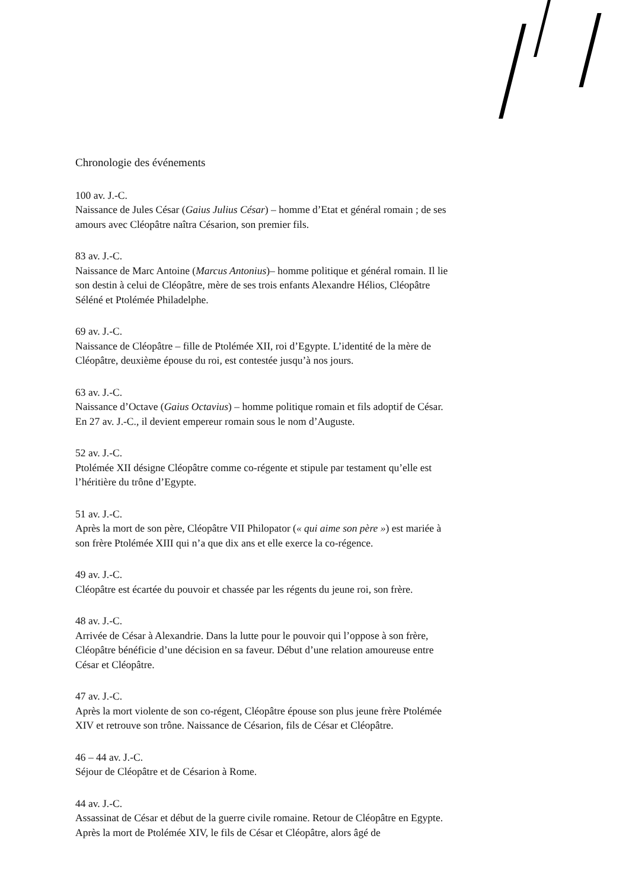Chronologie des événements
100 av. J.-C.
Naissance de Jules César (Gaius Julius César) – homme d’Etat et général romain ; de ses amours avec Cléopâtre naîtra Césarion, son premier fils.
83 av. J.-C.
Naissance de Marc Antoine (Marcus Antonius)– homme politique et général romain. Il lie son destin à celui de Cléopâtre, mère de ses trois enfants Alexandre Hélios, Cléopâtre Séléné et Ptolémée Philadelphe.
69 av. J.-C.
Naissance de Cléopâtre – fille de Ptolémée XII, roi d’Egypte. L’identité de la mère de Cléopâtre, deuxième épouse du roi, est contestée jusqu’à nos jours.
63 av. J.-C.
Naissance d’Octave (Gaius Octavius) – homme politique romain et fils adoptif de César. En 27 av. J.-C., il devient empereur romain sous le nom d’Auguste.
52 av. J.-C.
Ptolémée XII désigne Cléopâtre comme co-régente et stipule par testament qu’elle est l’héritière du trône d’Egypte.
51 av. J.-C.
Après la mort de son père, Cléopâtre VII Philopator (« qui aime son père ») est mariée à son frère Ptolémée XIII qui n’a que dix ans et elle exerce la co-régence.
49 av. J.-C.
Cléopâtre est écartée du pouvoir et chassée par les régents du jeune roi, son frère.
48 av. J.-C.
Arrivée de César à Alexandrie. Dans la lutte pour le pouvoir qui l’oppose à son frère, Cléopâtre bénéficie d’une décision en sa faveur. Début d’une relation amoureuse entre César et Cléopâtre.
47 av. J.-C.
Après la mort violente de son co-régent, Cléopâtre épouse son plus jeune frère Ptolémée XIV et retrouve son trône. Naissance de Césarion, fils de César et Cléopâtre.
46 – 44 av. J.-C.
Séjour de Cléopâtre et de Césarion à Rome.
44 av. J.-C.
Assassinat de César et début de la guerre civile romaine. Retour de Cléopâtre en Egypte. Après la mort de Ptolémée XIV, le fils de César et Cléopâtre, alors âgé de